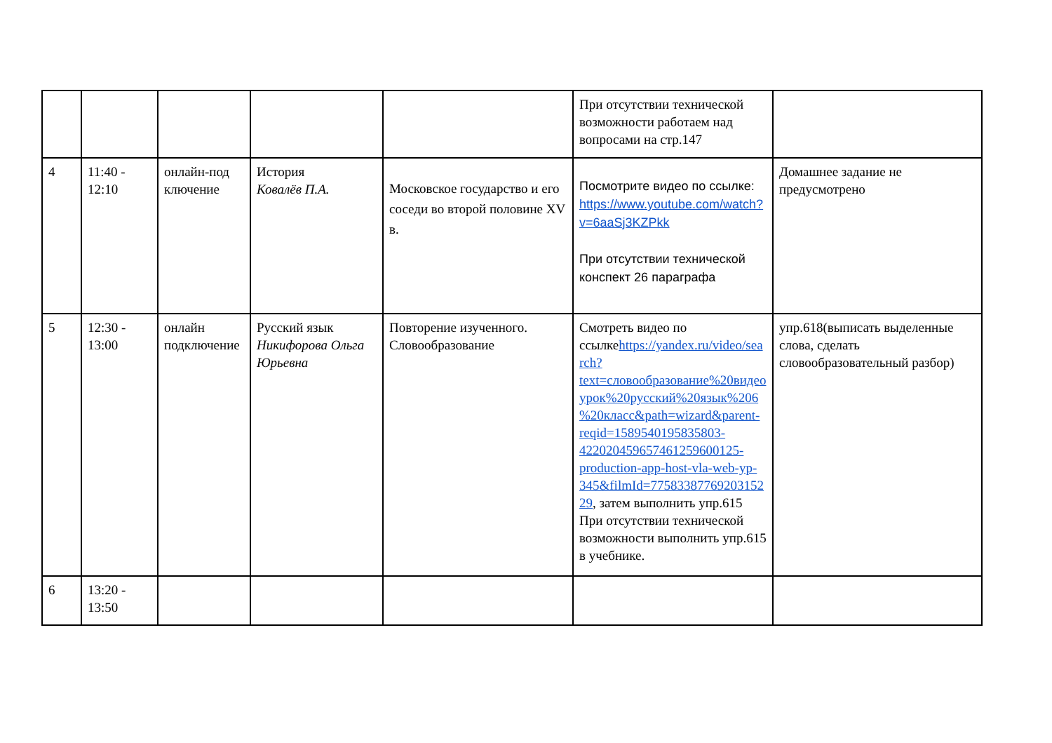| | | | | | При отсутствии технической возможности работаем над вопросами на стр.147 | |
| 4 | 11:40 - 12:10 | онлайн-под ключение | История Ковалёв П.А. | Московское государство и его соседи во второй половине XV в. | Посмотрите видео по ссылке: https://www.youtube.com/watch?v=6aaSj3KZPkk При отсутствии технической конспект 26 параграфа | Домашнее задание не предусмотрено |
| 5 | 12:30 - 13:00 | онлайн подключение | Русский язык Никифорова Ольга Юрьевна | Повторение изученного. Словообразование | Смотреть видео по ссылке https://yandex.ru/video/search?text=словообразование%20видеоурок%20русский%20язык%206%20класс&path=wizard&parent-reqid=1589540195835803-422020459657461259600125-production-app-host-vla-web-yp-345&filmId=7758338776920315229 , затем выполнить упр.615 При отсутствии технической возможности выполнить упр.615 в учебнике. | упр.618(выписать выделенные слова, сделать словообразовательный разбор) |
| 6 | 13:20 - 13:50 | | | | | |